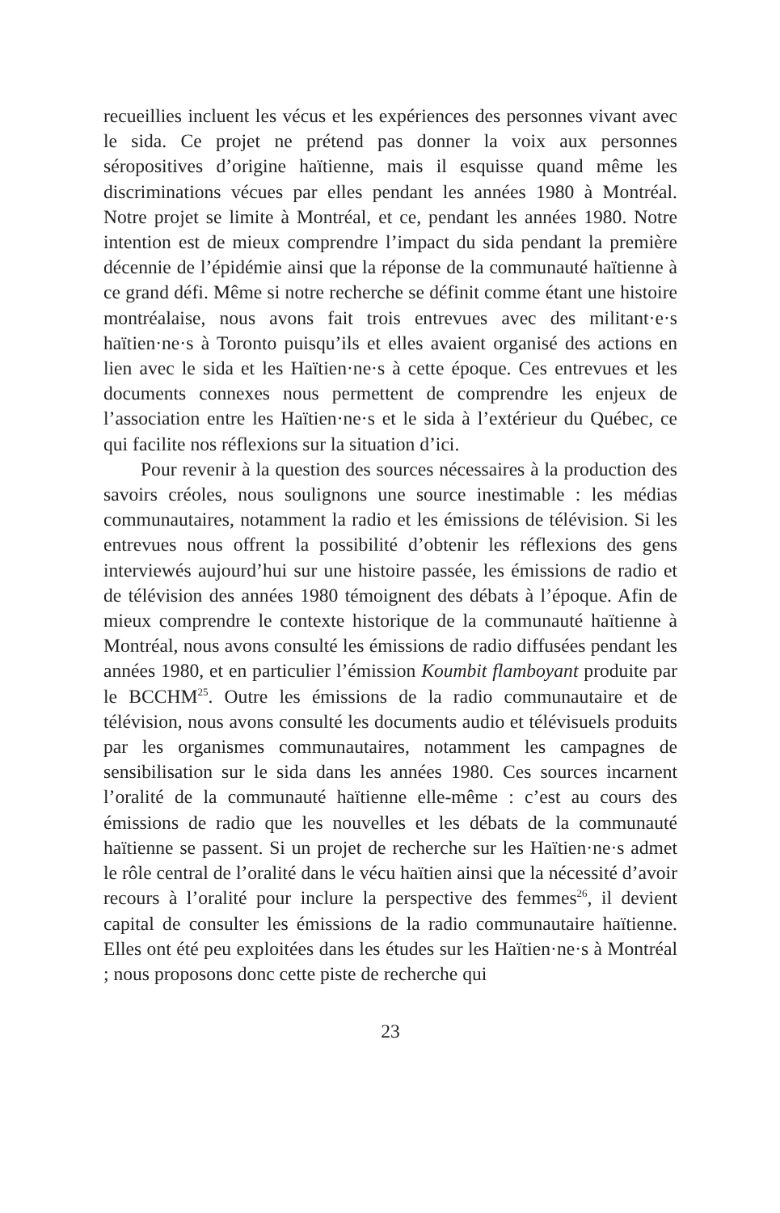recueillies incluent les vécus et les expériences des personnes vivant avec le sida. Ce projet ne prétend pas donner la voix aux personnes séropositives d’origine haïtienne, mais il esquisse quand même les discriminations vécues par elles pendant les années 1980 à Montréal. Notre projet se limite à Montréal, et ce, pendant les années 1980. Notre intention est de mieux comprendre l’impact du sida pendant la première décennie de l’épidémie ainsi que la réponse de la communauté haïtienne à ce grand défi. Même si notre recherche se définit comme étant une histoire montréalaise, nous avons fait trois entrevues avec des militant·e·s haïtien·ne·s à Toronto puisqu’ils et elles avaient organisé des actions en lien avec le sida et les Haïtien·ne·s à cette époque. Ces entrevues et les documents connexes nous permettent de comprendre les enjeux de l’association entre les Haïtien·ne·s et le sida à l’extérieur du Québec, ce qui facilite nos réflexions sur la situation d’ici.
Pour revenir à la question des sources nécessaires à la production des savoirs créoles, nous soulignons une source inestimable : les médias communautaires, notamment la radio et les émissions de télévision. Si les entrevues nous offrent la possibilité d’obtenir les réflexions des gens interviewés aujourd’hui sur une histoire passée, les émissions de radio et de télévision des années 1980 témoignent des débats à l’époque. Afin de mieux comprendre le contexte historique de la communauté haïtienne à Montréal, nous avons consulté les émissions de radio diffusées pendant les années 1980, et en particulier l’émission Koumbit flamboyant produite par le BCCHM<sup>25</sup>. Outre les émissions de la radio communautaire et de télévision, nous avons consulté les documents audio et télévisuels produits par les organismes communautaires, notamment les campagnes de sensibilisation sur le sida dans les années 1980. Ces sources incarnent l’oralité de la communauté haïtienne elle-même : c’est au cours des émissions de radio que les nouvelles et les débats de la communauté haïtienne se passent. Si un projet de recherche sur les Haïtien·ne·s admet le rôle central de l’oralité dans le vécu haïtien ainsi que la nécessité d’avoir recours à l’oralité pour inclure la perspective des femmes<sup>26</sup>, il devient capital de consulter les émissions de la radio communautaire haïtienne. Elles ont été peu exploitées dans les études sur les Haïtien·ne·s à Montréal ; nous proposons donc cette piste de recherche qui
23